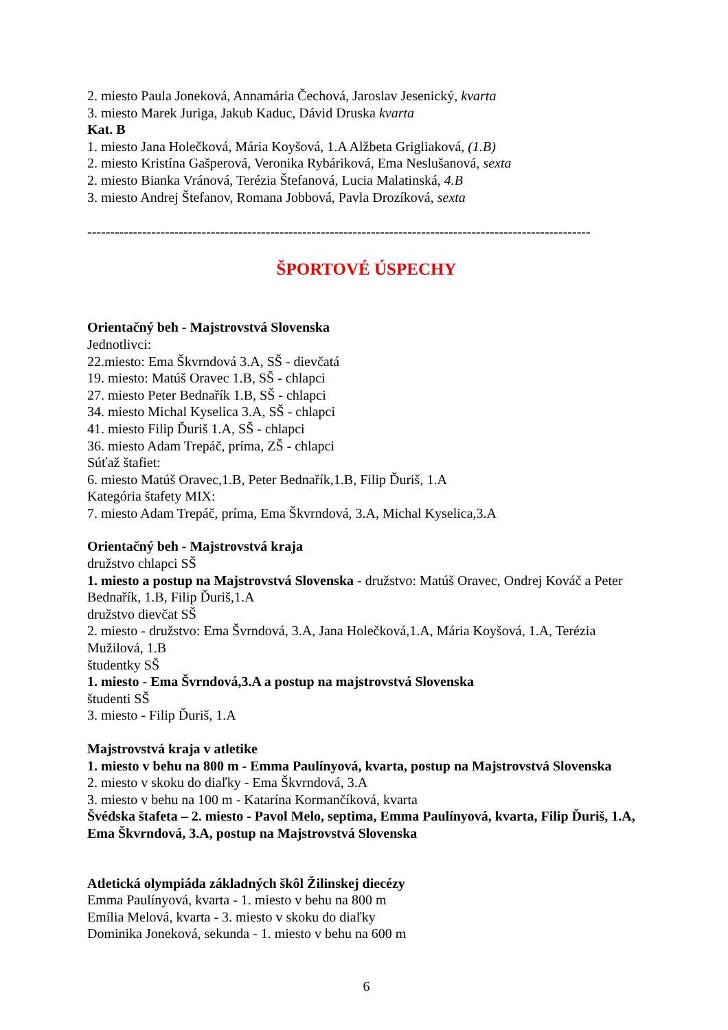2. miesto Paula Joneková, Annamária Čechová, Jaroslav Jesenický, kvarta
3. miesto Marek Juriga, Jakub Kaduc, Dávid Druska kvarta
Kat. B
1. miesto Jana Holečková, Mária Koyšová, 1.A Alžbeta Grigliaková, (1.B)
2. miesto Kristína Gašperová, Veronika Rybáriková, Ema Neslušanová, sexta
2. miesto Bianka Vránová, Terézia Štefanová, Lucia Malatinská, 4.B
3. miesto Andrej Štefanov, Romana Jobbová, Pavla Drozíková, sexta
--------------------------------------------------------------------------------------------------------------
ŠPORTOVÉ ÚSPECHY
Orientačný beh - Majstrovstvá Slovenska
Jednotlivci:
22.miesto: Ema Škvrndová 3.A, SŠ - dievčatá
19. miesto: Matúš Oravec 1.B, SŠ - chlapci
27. miesto Peter Bednařík 1.B, SŠ - chlapci
34. miesto Michal Kyselica 3.A, SŠ - chlapci
41. miesto Filip Ďuriš 1.A, SŠ - chlapci
36. miesto Adam Trepáč, príma, ZŠ - chlapci
Súťaž štafiet:
6. miesto Matúš Oravec,1.B, Peter Bednařík,1.B, Filip Ďuriš, 1.A
Kategória štafety MIX:
7. miesto Adam Trepáč, príma, Ema Škvrndová, 3.A, Michal Kyselica,3.A
Orientačný beh - Majstrovstvá kraja
družstvo chlapci SŠ
1. miesto a postup na Majstrovstvá Slovenska - družstvo: Matúš Oravec, Ondrej Kováč a Peter Bednařík, 1.B, Filip Ďuriš,1.A
družstvo dievčat SŠ
2. miesto - družstvo: Ema Švrndová, 3.A, Jana Holečková,1.A, Mária Koyšová, 1.A, Terézia Mužilová, 1.B
študentky SŠ
1. miesto - Ema Švrndová,3.A a postup na majstrovstvá Slovenska
študenti SŠ
3. miesto - Filip Ďuriš, 1.A
Majstrovstvá kraja v atletike
1. miesto v behu na 800 m - Emma Paulínyová, kvarta, postup na Majstrovstvá Slovenska
2. miesto v skoku do diaľky - Ema Škvrndová, 3.A
3. miesto v behu na 100 m - Katarína Kormančíková, kvarta
Švédska štafeta – 2. miesto - Pavol Melo, septima, Emma Paulínyová, kvarta, Filip Ďuriš, 1.A, Ema Škvrndová, 3.A, postup na Majstrovstvá Slovenska
Atletická olympiáda základných škôl Žilinskej diecézy
Emma Paulínyová, kvarta - 1. miesto v behu na 800 m
Emília Melová, kvarta - 3. miesto v skoku do diaľky
Dominika Joneková, sekunda - 1. miesto v behu na 600 m
6